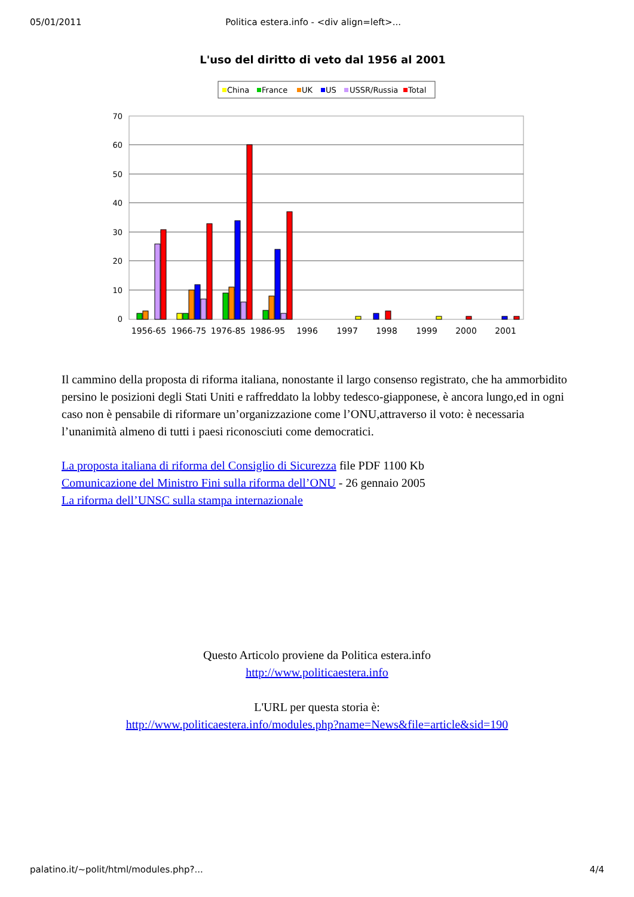05/01/2011 Politica estera.info - <div align=left>...
L'uso del diritto di veto dal 1956 al 2001
China
France
UK
US
USSR/Russia
Total
70
60
50
40
30
20
10
0
1956-65
1966-75
1976-85
1986-95
1996
1997
1998
1999
2000
2001
Il cammino della proposta di riforma italiana, nonostante il largo consenso registrato, che ha ammorbidito persino le posizioni degli Stati Uniti e raffreddato la lobby tedesco-giapponese, è ancora lungo,ed in ogni caso non è pensabile di riformare un’organizzazione come l’ONU,attraverso il voto: è necessaria l’unanimità almeno di tutti i paesi riconosciuti come democratici.
La proposta italiana di riforma del Consiglio di Sicurezza file PDF 1100 Kb
Comunicazione del Ministro Fini sulla riforma dell’ONU - 26 gennaio 2005
La riforma dell’UNSC sulla stampa internazionale
Questo Articolo proviene da Politica estera.info
http://www.politicaestera.info
L'URL per questa storia è:
http://www.politicaestera.info/modules.php?name=News&file=article&sid=190
palatino.it/~polit/html/modules.php?... 4/4